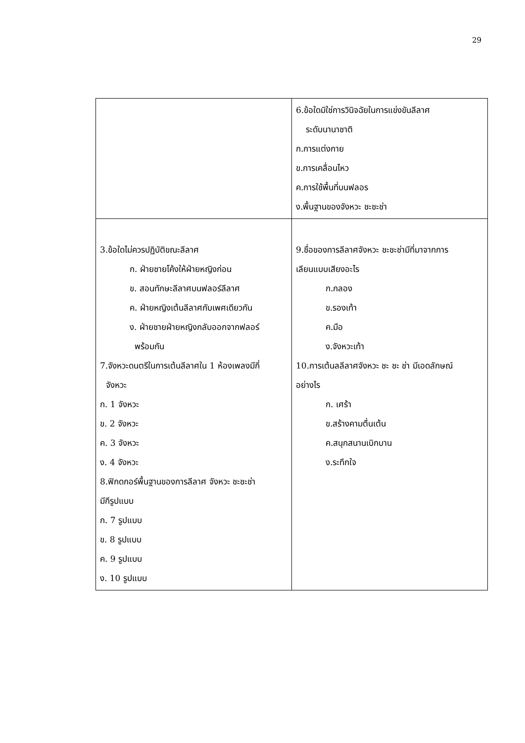29
| | 6.ข้อใดมิใช่การวินิจฉัยในการแข่งขันลีลาศ ระดับนานาชาติ ก.การแต่งกาย ข.การเคลื่อนไหว ค.การใช้พื้นที่บนฟลอร ง.พื้นฐานของจังหวะ ชะชะช่า |
| 3.ข้อใดไม่ควรปฏิบัติขณะลีลาศ ก. ฝ่ายชายโค้งให้ฝ่ายหญิงก่อน ข. สอนทักษะลีลาศบนฟลอร์ลีลาศ ค. ฝ่ายหญิงเต้นลีลาศกับเพศเดียวกัน ง. ฝ่ายชายฝ่ายหญิงกลับออกจากฟลอร์ พร้อมกัน 7.จังหวะดนตรีในการเต้นลีลาศใน 1 ห้องเพลงมีกี่ จังหวะ ก. 1 จังหวะ ข. 2 จังหวะ ค. 3 จังหวะ ง. 4 จังหวะ 8.ฟิกดกอร์พื้นฐานของการลีลาศ จังหวะ ชะชะช่า มีกีรูปแบบ ก. 7 รูปแบบ ข. 8 รูปแบบ ค. 9 รูปแบบ ง. 10 รูปแบบ | 9.ชื่อของการลีลาศจังหวะ ชะชะช่ามีที่มาจากการ เลียนแบบเสียงอะไร ก.กลอง ข.รองเท้า ค.มือ ง.จังหวะเท้า 10.การเต้นลลีลาศจังหวะ ชะ ชะ ช่า มีเอดลักษณ์ อย่างไร ก. เศร้า ข.สร้างคามตื่นเต้น ค.สนุกสนานเบิกบาน ง.ระทึกใจ |